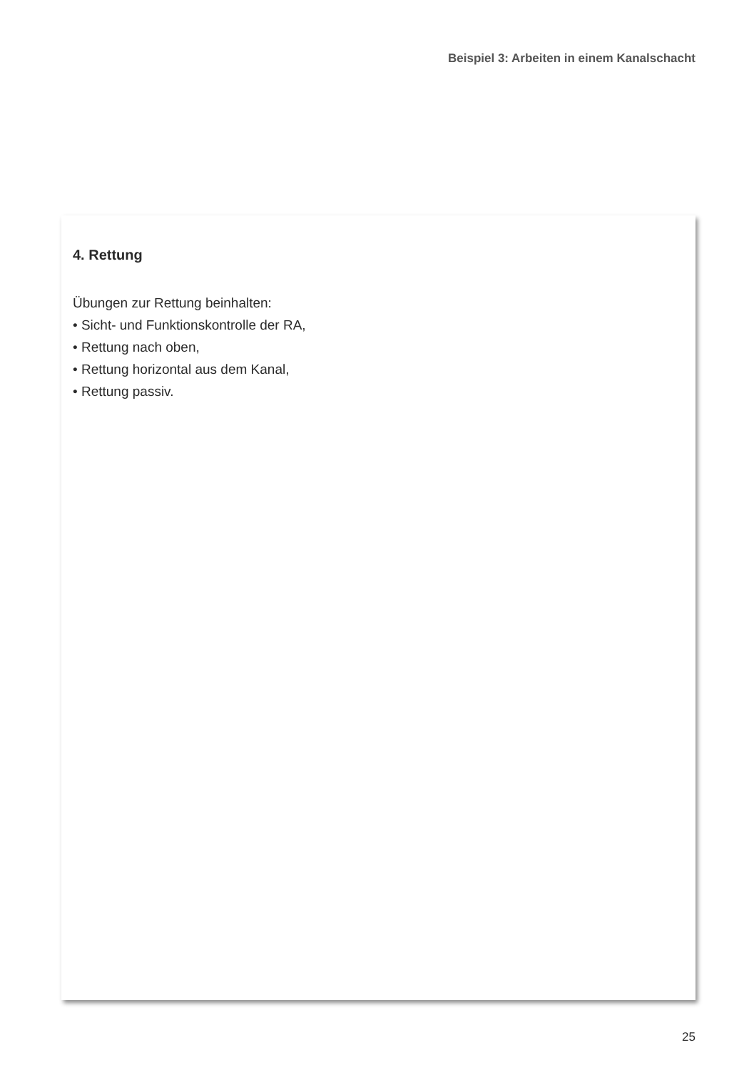Beispiel 3: Arbeiten in einem Kanalschacht
4. Rettung
Übungen zur Rettung beinhalten:
• Sicht- und Funktionskontrolle der RA,
• Rettung nach oben,
• Rettung horizontal aus dem Kanal,
• Rettung passiv.
25